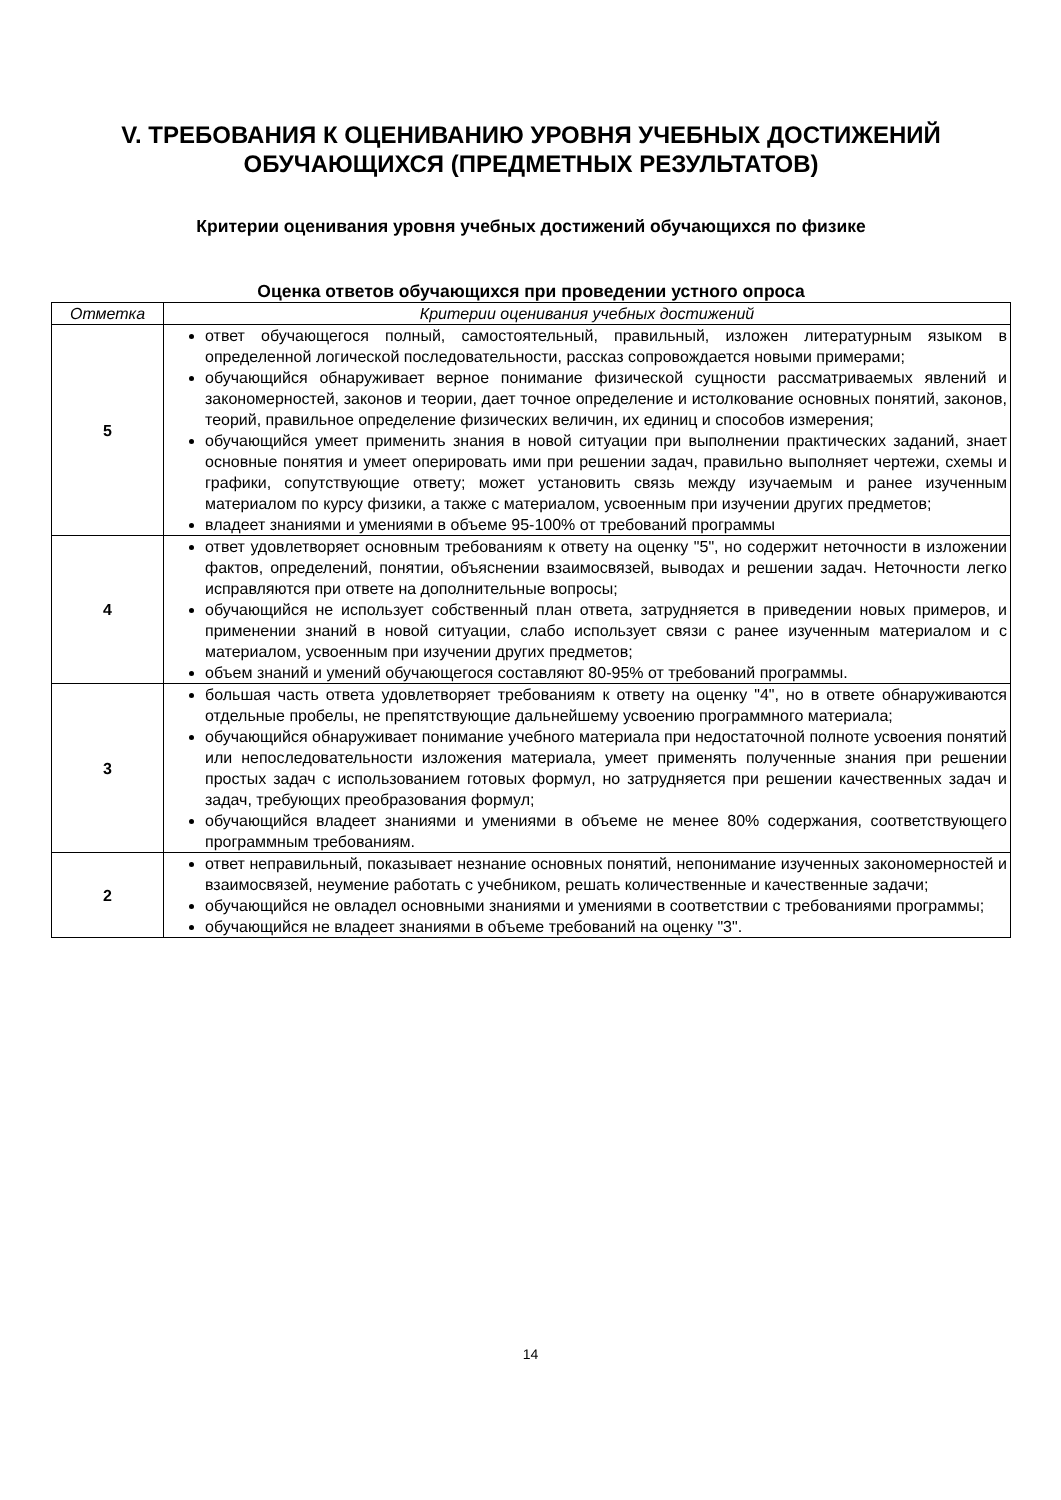V. ТРЕБОВАНИЯ К ОЦЕНИВАНИЮ УРОВНЯ УЧЕБНЫХ ДОСТИЖЕНИЙ ОБУЧАЮЩИХСЯ (ПРЕДМЕТНЫХ РЕЗУЛЬТАТОВ)
Критерии оценивания уровня учебных достижений обучающихся по физике
Оценка ответов обучающихся при проведении устного опроса
| Отметка | Критерии оценивания учебных достижений |
| --- | --- |
| 5 | ответ обучающегося полный, самостоятельный, правильный, изложен литературным языком в определенной логической последовательности, рассказ сопровождается новыми примерами; обучающийся обнаруживает верное понимание физической сущности рассматриваемых явлений и закономерностей, законов и теории, дает точное определение и истолкование основных понятий, законов, теорий, правильное определение физических величин, их единиц и способов измерения; обучающийся умеет применить знания в новой ситуации при выполнении практических заданий, знает основные понятия и умеет оперировать ими при решении задач, правильно выполняет чертежи, схемы и графики, сопутствующие ответу; может установить связь между изучаемым и ранее изученным материалом по курсу физики, а также с материалом, усвоенным при изучении других предметов; владеет знаниями и умениями в объеме 95-100% от требований программы |
| 4 | ответ удовлетворяет основным требованиям к ответу на оценку "5", но содержит неточности в изложении фактов, определений, понятии, объяснении взаимосвязей, выводах и решении задач. Неточности легко исправляются при ответе на дополнительные вопросы; обучающийся не использует собственный план ответа, затрудняется в приведении новых примеров, и применении знаний в новой ситуации, слабо использует связи с ранее изученным материалом и с материалом, усвоенным при изучении других предметов; объем знаний и умений обучающегося составляют 80-95% от требований программы. |
| 3 | большая часть ответа удовлетворяет требованиям к ответу на оценку "4", но в ответе обнаруживаются отдельные пробелы, не препятствующие дальнейшему усвоению программного материала; обучающийся обнаруживает понимание учебного материала при недостаточной полноте усвоения понятий или непоследовательности изложения материала, умеет применять полученные знания при решении простых задач с использованием готовых формул, но затрудняется при решении качественных задач и задач, требующих преобразования формул; обучающийся владеет знаниями и умениями в объеме не менее 80% содержания, соответствующего программным требованиям. |
| 2 | ответ неправильный, показывает незнание основных понятий, непонимание изученных закономерностей и взаимосвязей, неумение работать с учебником, решать количественные и качественные задачи; обучающийся не овладел основными знаниями и умениями в соответствии с требованиями программы; обучающийся не владеет знаниями в объеме требований на оценку "3". |
14